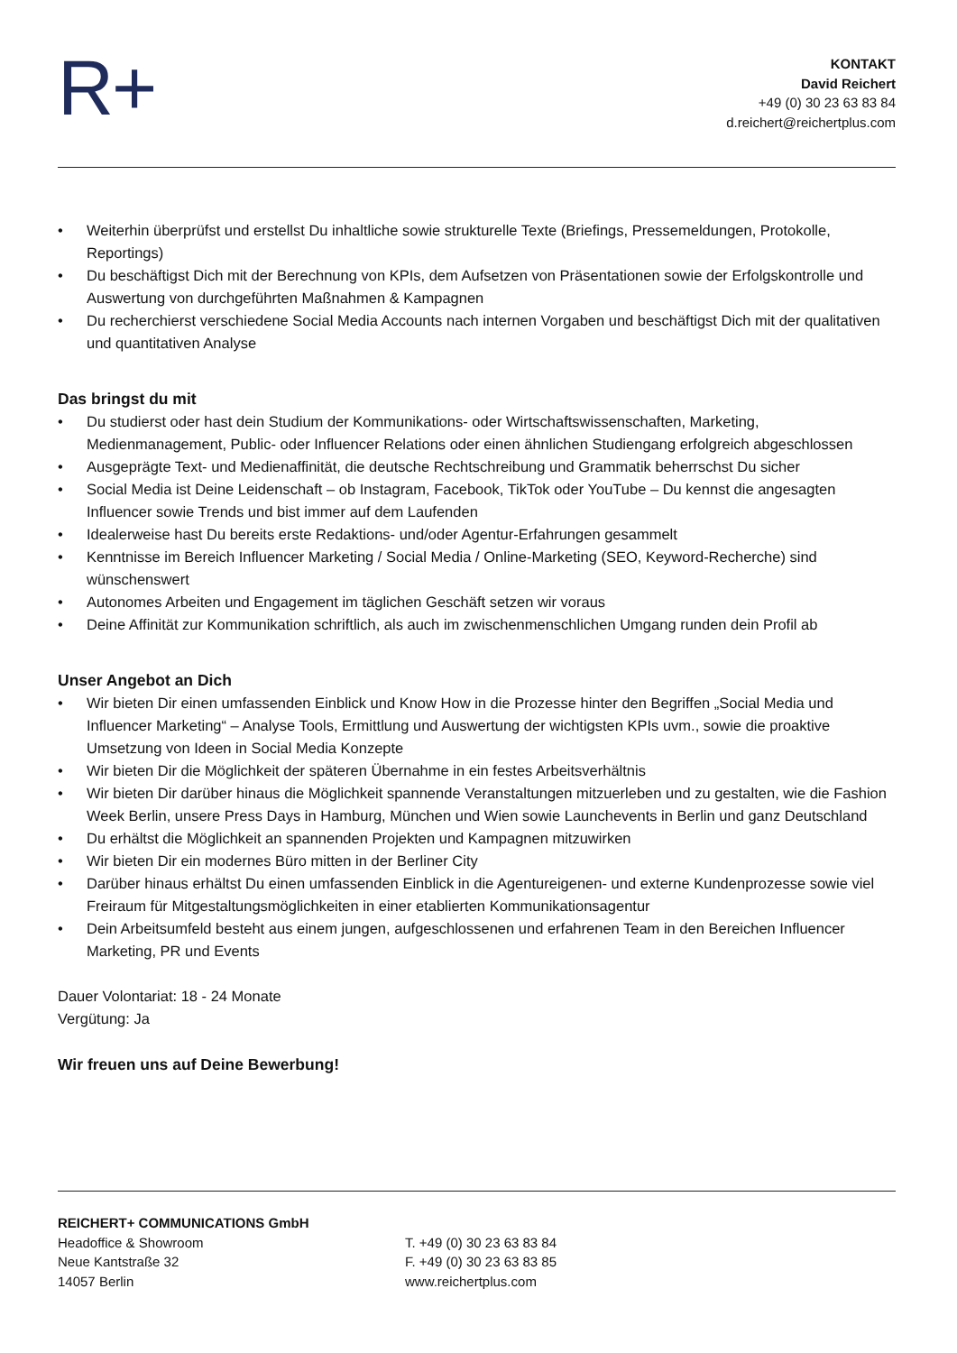R+
KONTAKT
David Reichert
+49 (0) 30 23 63 83 84
d.reichert@reichertplus.com
• Weiterhin überprüfst und erstellst Du inhaltliche sowie strukturelle Texte (Briefings, Pressemeldungen, Protokolle, Reportings)
• Du beschäftigst Dich mit der Berechnung von KPIs, dem Aufsetzen von Präsentationen sowie der Erfolgskontrolle und Auswertung von durchgeführten Maßnahmen & Kampagnen
• Du recherchierst verschiedene Social Media Accounts nach internen Vorgaben und beschäftigst Dich mit der qualitativen und quantitativen Analyse
Das bringst du mit
• Du studierst oder hast dein Studium der Kommunikations- oder Wirtschaftswissenschaften, Marketing, Medienmanagement, Public- oder Influencer Relations oder einen ähnlichen Studiengang erfolgreich abgeschlossen
• Ausgeprägte Text- und Medienaffinität, die deutsche Rechtschreibung und Grammatik beherrschst Du sicher
• Social Media ist Deine Leidenschaft – ob Instagram, Facebook, TikTok oder YouTube – Du kennst die angesagten Influencer sowie Trends und bist immer auf dem Laufenden
• Idealerweise hast Du bereits erste Redaktions- und/oder Agentur-Erfahrungen gesammelt
• Kenntnisse im Bereich Influencer Marketing / Social Media / Online-Marketing (SEO, Keyword-Recherche) sind wünschenswert
• Autonomes Arbeiten und Engagement im täglichen Geschäft setzen wir voraus
• Deine Affinität zur Kommunikation schriftlich, als auch im zwischenmenschlichen Umgang runden dein Profil ab
Unser Angebot an Dich
• Wir bieten Dir einen umfassenden Einblick und Know How in die Prozesse hinter den Begriffen „Social Media und Influencer Marketing“ – Analyse Tools, Ermittlung und Auswertung der wichtigsten KPIs uvm., sowie die proaktive Umsetzung von Ideen in Social Media Konzepte
• Wir bieten Dir die Möglichkeit der späteren Übernahme in ein festes Arbeitsverhältnis
• Wir bieten Dir darüber hinaus die Möglichkeit spannende Veranstaltungen mitzuerleben und zu gestalten, wie die Fashion Week Berlin, unsere Press Days in Hamburg, München und Wien sowie Launchevents in Berlin und ganz Deutschland
• Du erhältst die Möglichkeit an spannenden Projekten und Kampagnen mitzuwirken
• Wir bieten Dir ein modernes Büro mitten in der Berliner City
• Darüber hinaus erhältst Du einen umfassenden Einblick in die Agentureigenen- und externe Kundenprozesse sowie viel Freiraum für Mitgestaltungsmöglichkeiten in einer etablierten Kommunikationsagentur
• Dein Arbeitsumfeld besteht aus einem jungen, aufgeschlossenen und erfahrenen Team in den Bereichen Influencer Marketing, PR und Events
Dauer Volontariat: 18 - 24 Monate
Vergütung: Ja
Wir freuen uns auf Deine Bewerbung!
REICHERT+ COMMUNICATIONS GmbH
Headoffice & Showroom
Neue Kantstraße 32
14057 Berlin
T. +49 (0) 30 23 63 83 84
F. +49 (0) 30 23 63 83 85
www.reichertplus.com